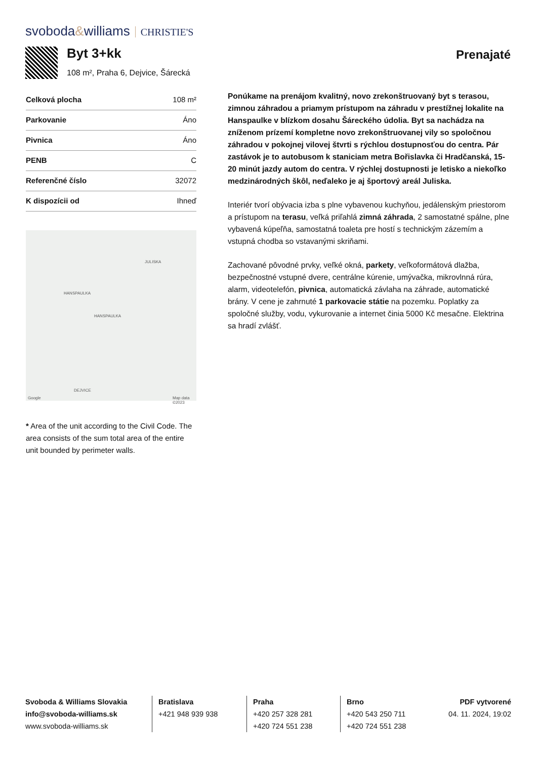svoboda&williams CHRISTIE'S
Byt 3+kk
108 m², Praha 6, Dejvice, Šárecká
Prenajaté
| Celková plocha | 108 m² |
| Parkovanie | Áno |
| Pivnica | Áno |
| PENB | C |
| Referenčné číslo | 32072 |
| K dispozícii od | Ihneď |
HANSPAULKA
HANSPAULKA
JULISKA
DEJVICE
Google Map data ©2023
* Area of the unit according to the Civil Code. The area consists of the sum total area of the entire unit bounded by perimeter walls.
Ponúkame na prenájom kvalitný, novo zrekonštruovaný byt s terasou, zimnou záhradou a priamym prístupom na záhradu v prestížnej lokalite na Hanspaulke v blízkom dosahu Šáreckého údolia. Byt sa nachádza na zníženom prízemí kompletne novo zrekonštruovanej vily so spoločnou záhradou v pokojnej vilovej štvrti s rýchlou dostupnosťou do centra. Pár zastávok je to autobusom k staniciam metra Bořislavka či Hradčanská, 15-20 minút jazdy autom do centra. V rýchlej dostupnosti je letisko a niekoľko medzinárodných škôl, neďaleko je aj športový areál Juliska.
Interiér tvorí obývacia izba s plne vybavenou kuchyňou, jedálenským priestorom a prístupom na terasu, veľká priľahlá zimná záhrada, 2 samostatné spálne, plne vybavená kúpeľňa, samostatná toaleta pre hostí s technickým zázemím a vstupná chodba so vstavanými skriňami.
Zachované pôvodné prvky, veľké okná, parkety, veľkoformátová dlažba, bezpečnostné vstupné dvere, centrálne kúrenie, umývačka, mikrovlnná rúra, alarm, videotelefón, pivnica, automatická závlaha na záhrade, automatické brány. V cene je zahrnuté 1 parkovacie státie na pozemku. Poplatky za spoločné služby, vodu, vykurovanie a internet činia 5000 Kč mesačne. Elektrina sa hradí zvlášť.
Svoboda & Williams Slovakia
info@svoboda-williams.sk
www.svoboda-williams.sk
Bratislava
+421 948 939 938
Praha
+420 257 328 281
+420 724 551 238
Brno
+420 543 250 711
+420 724 551 238
PDF vytvorené
04. 11. 2024, 19:02